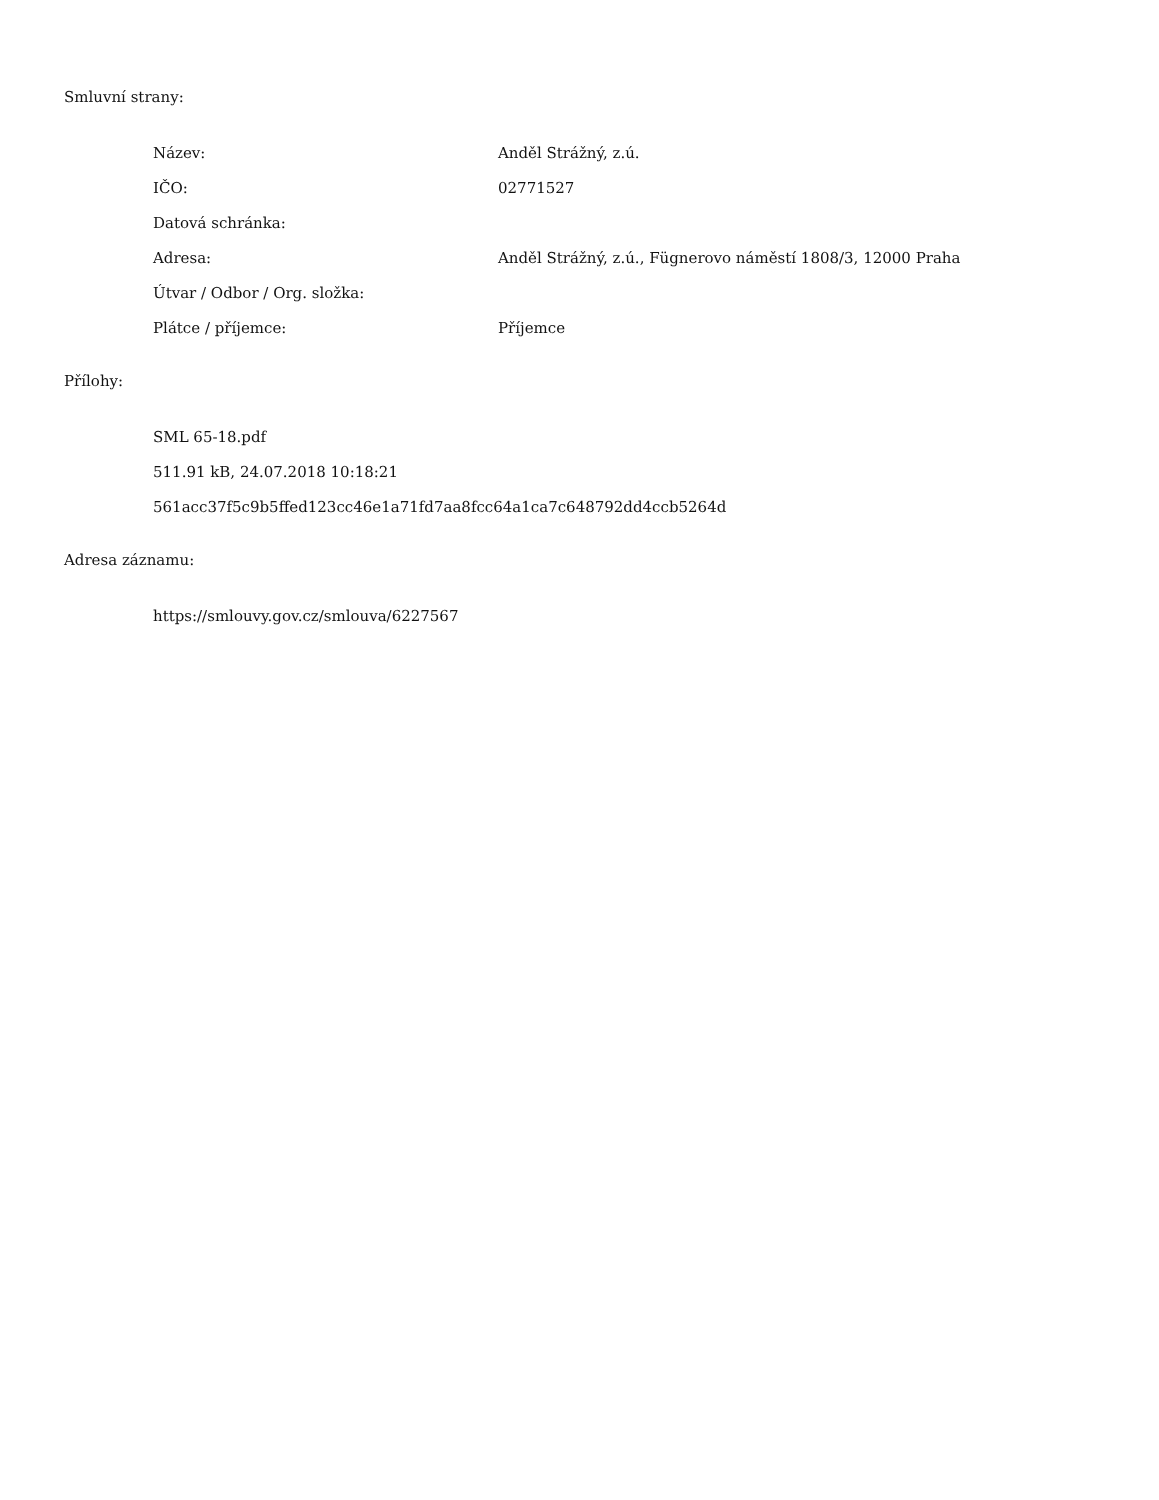Smluvní strany:
Název: Anděl Strážný, z.ú.
IČO: 02771527
Datová schránka:
Adresa: Anděl Strážný, z.ú., Fügnerovo náměstí 1808/3, 12000 Praha
Útvar / Odbor / Org. složka:
Plátce / příjemce: Příjemce
Přílohy:
SML 65-18.pdf
511.91 kB, 24.07.2018 10:18:21
561acc37f5c9b5ffed123cc46e1a71fd7aa8fcc64a1ca7c648792dd4ccb5264d
Adresa záznamu:
https://smlouvy.gov.cz/smlouva/6227567